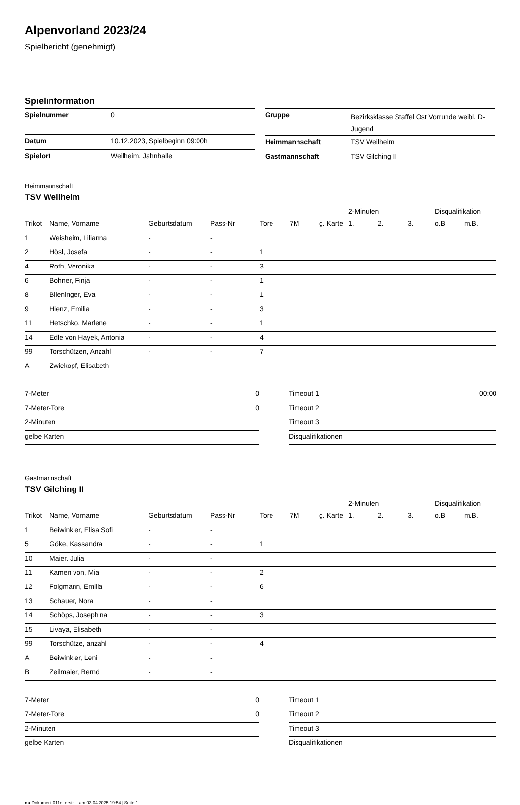Alpenvorland 2023/24
Spielbericht (genehmigt)
Spielinformation
| Spielnummer | 0 |
| Datum | 10.12.2023, Spielbeginn 09:00h |
| Spielort | Weilheim, Jahnhalle |
| Gruppe | Bezirksklasse Staffel Ost Vorrunde weibl. D-Jugend |
| Heimmannschaft | TSV Weilheim |
| Gastmannschaft | TSV Gilching II |
Heimmannschaft
TSV Weilheim
| | | | | | | | 2-Minuten | | | Disqualifikation | |
| --- | --- | --- | --- | --- | --- | --- | --- | --- | --- | --- | --- |
| Trikot | Name, Vorname | Geburtsdatum | Pass-Nr | Tore | 7M | g. Karte | 1. | 2. | 3. | o.B. | m.B. |
| 1 | Weisheim, Lilianna | - | - | | | | | | | | |
| 2 | Hösl, Josefa | - | - | 1 | | | | | | | |
| 4 | Roth, Veronika | - | - | 3 | | | | | | | |
| 6 | Bohner, Finja | - | - | 1 | | | | | | | |
| 8 | Blieninger, Eva | - | - | 1 | | | | | | | |
| 9 | Hienz, Emilia | - | - | 3 | | | | | | | |
| 11 | Hetschko, Marlene | - | - | 1 | | | | | | | |
| 14 | Edle von Hayek, Antonia | - | - | 4 | | | | | | | |
| 99 | Torschützen, Anzahl | - | - | 7 | | | | | | | |
| A | Zwiekopf, Elisabeth | - | - | | | | | | | | |
| 7-Meter | 0 |
| 7-Meter-Tore | 0 |
| 2-Minuten | |
| gelbe Karten | |
| Timeout 1 | 00:00 |
| Timeout 2 | |
| Timeout 3 | |
| Disqualifikationen | |
Gastmannschaft
TSV Gilching II
| | | | | | | | 2-Minuten | | | Disqualifikation | |
| --- | --- | --- | --- | --- | --- | --- | --- | --- | --- | --- | --- |
| Trikot | Name, Vorname | Geburtsdatum | Pass-Nr | Tore | 7M | g. Karte | 1. | 2. | 3. | o.B. | m.B. |
| 1 | Beiwinkler, Elisa Sofi | - | - | | | | | | | | |
| 5 | Göke, Kassandra | - | - | 1 | | | | | | | |
| 10 | Maier, Julia | - | - | | | | | | | | |
| 11 | Kamen von, Mia | - | - | 2 | | | | | | | |
| 12 | Folgmann, Emilia | - | - | 6 | | | | | | | |
| 13 | Schauer, Nora | - | - | | | | | | | | |
| 14 | Schöps, Josephina | - | - | 3 | | | | | | | |
| 15 | Livaya, Elisabeth | - | - | | | | | | | | |
| 99 | Torschütze, anzahl | - | - | 4 | | | | | | | |
| A | Beiwinkler, Leni | - | - | | | | | | | | |
| B | Zeilmaier, Bernd | - | - | | | | | | | | |
| 7-Meter | 0 |
| 7-Meter-Tore | 0 |
| 2-Minuten | |
| gelbe Karten | |
| Timeout 1 | |
| Timeout 2 | |
| Timeout 3 | |
| Disqualifikationen | |
nu.Dokument 011e, erstellt am 03.04.2025 19:54 | Seite 1